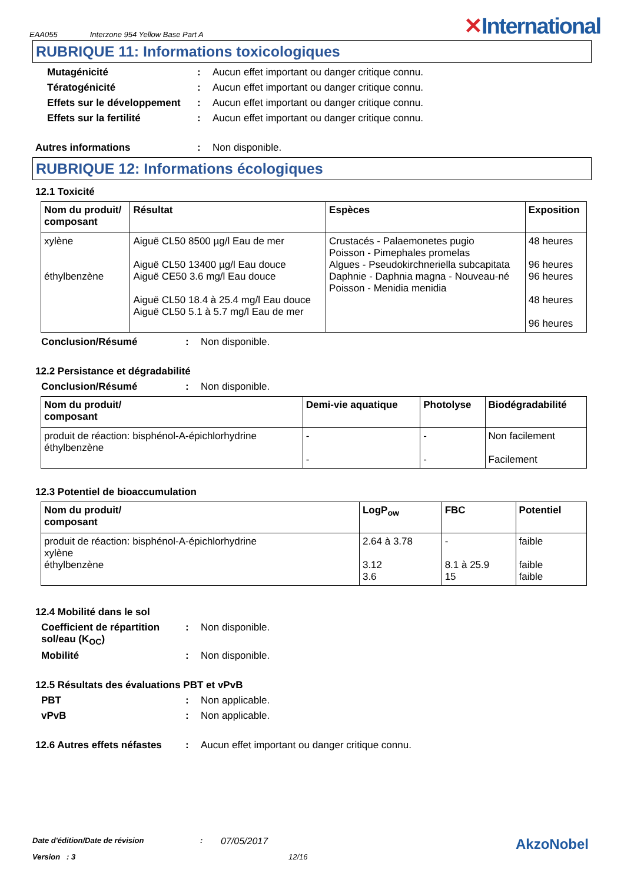EAA055 Interzone 954 Yellow Base Part A ✕International
RUBRIQUE 11: Informations toxicologiques
Mutagénicité : Aucun effet important ou danger critique connu.
Tératogénicité : Aucun effet important ou danger critique connu.
Effets sur le développement
: Aucun effet important ou danger critique connu.
Effets sur la fertilité : Aucun effet important ou danger critique connu.
Autres informations : Non disponible.
RUBRIQUE 12: Informations écologiques
12.1 Toxicité
| Nom du produit/ composant | Résultat | Espèces | Exposition |
| --- | --- | --- | --- |
| xylène éthylbenzène | Aiguë CL50 8500 µg/l Eau de mer Aiguë CL50 13400 µg/l Eau douce Aiguë CE50 3.6 mg/l Eau douce Aiguë CL50 18.4 à 25.4 mg/l Eau douce Aiguë CL50 5.1 à 5.7 mg/l Eau de mer | Crustacés - Palaemonetes pugio Poisson - Pimephales promelas Algues - Pseudokirchneriella subcapitata Daphnie - Daphnia magna - Nouveau-né Poisson - Menidia menidia | 48 heures 96 heures 96 heures 48 heures 96 heures |
Conclusion/Résumé : Non disponible.
12.2 Persistance et dégradabilité
Conclusion/Résumé : Non disponible.
| Nom du produit/ composant | Demi-vie aquatique | Photolyse | Biodégradabilité |
| --- | --- | --- | --- |
| produit de réaction: bisphénol-A-épichlorhydrine éthylbenzène | - - | - - | Non facilement Facilement |
12.3 Potentiel de bioaccumulation
| Nom du produit/ composant | LogP<sub>ow</sub> | FBC | Potentiel |
| --- | --- | --- | --- |
| produit de réaction: bisphénol-A-épichlorhydrine xylène éthylbenzène | 2.64 à 3.78 3.12 3.6 | - 8.1 à 25.9 15 | faible faible faible |
12.4 Mobilité dans le sol
Coefficient de répartition sol/eau (K<sub>OC</sub>)
: Non disponible.
Mobilité : Non disponible.
12.5 Résultats des évaluations PBT et vPvB
PBT : Non applicable.
vPvB : Non applicable.
12.6 Autres effets néfastes
: Aucun effet important ou danger critique connu.
Date d'édition/Date de révision: 07/05/2017 AkzoNobel
Version : 3 12/16